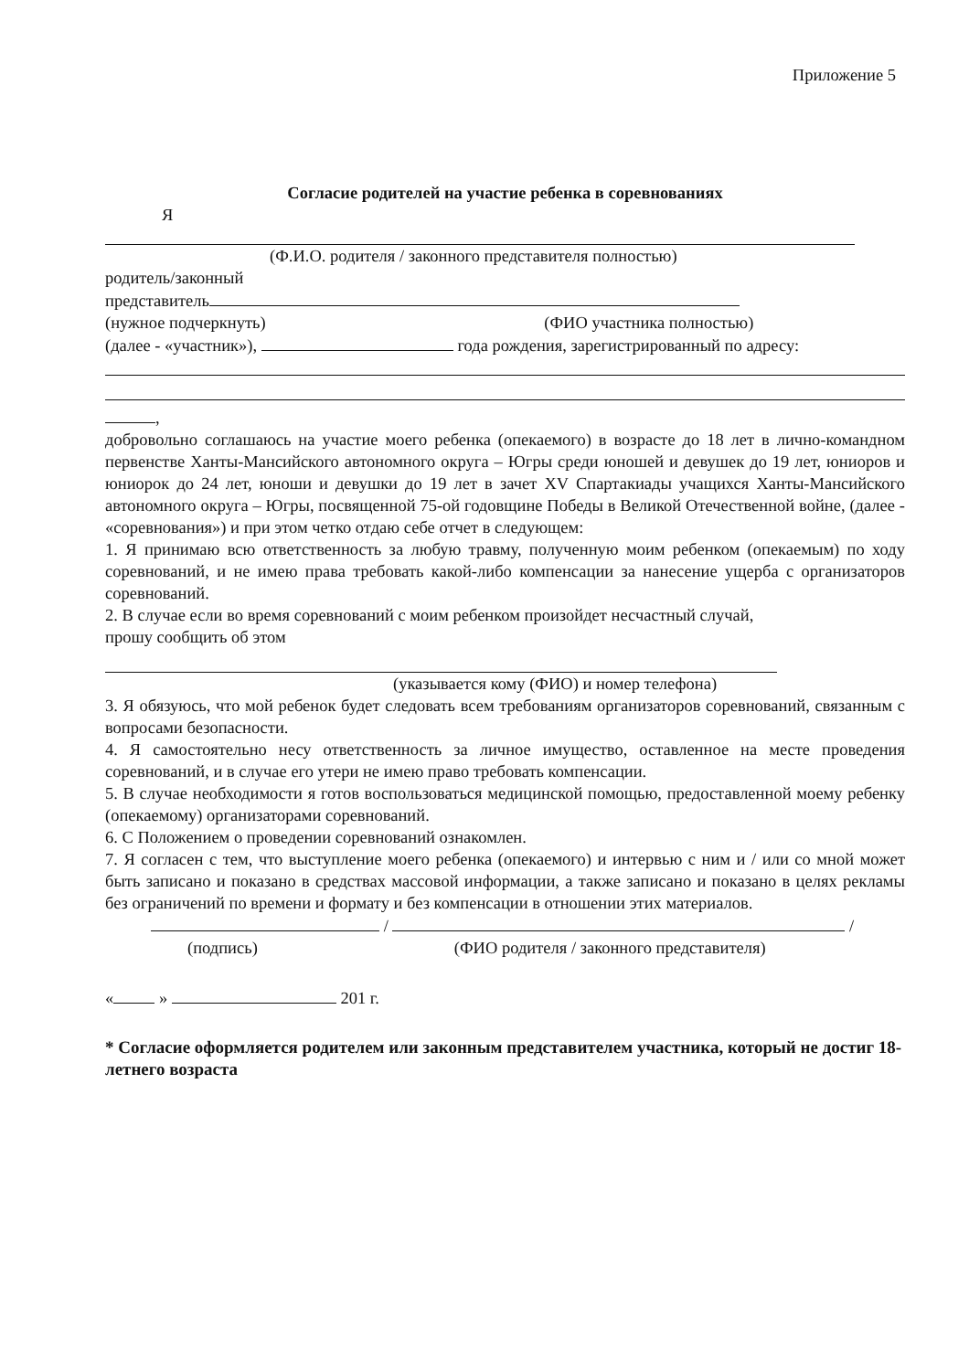Приложение 5
Согласие родителей на участие ребенка в соревнованиях
Я
(Ф.И.О. родителя / законного представителя полностью)
родитель/законный
представитель
(нужное подчеркнуть) (ФИО участника полностью)
(далее - «участник»), года рождения, зарегистрированный по адресу:
,
добровольно соглашаюсь на участие моего ребенка (опекаемого) в возрасте до 18 лет в лично-командном первенстве Ханты-Мансийского автономного округа – Югры среди юношей и девушек до 19 лет, юниоров и юниорок до 24 лет, юноши и девушки до 19 лет в зачет XV Спартакиады учащихся Ханты-Мансийского автономного округа – Югры, посвященной 75-ой годовщине Победы в Великой Отечественной войне, (далее - «соревнования») и при этом четко отдаю себе отчет в следующем:
1. Я принимаю всю ответственность за любую травму, полученную моим ребенком (опекаемым) по ходу соревнований, и не имею права требовать какой-либо компенсации за нанесение ущерба с организаторов соревнований.
2. В случае если во время соревнований с моим ребенком произойдет несчастный случай,
прошу сообщить об этом
(указывается кому (ФИО) и номер телефона)
3. Я обязуюсь, что мой ребенок будет следовать всем требованиям организаторов соревнований, связанным с вопросами безопасности.
4. Я самостоятельно несу ответственность за личное имущество, оставленное на месте проведения соревнований, и в случае его утери не имею право требовать компенсации.
5. В случае необходимости я готов воспользоваться медицинской помощью, предоставленной моему ребенку (опекаемому) организаторами соревнований.
6. С Положением о проведении соревнований ознакомлен.
7. Я согласен с тем, что выступление моего ребенка (опекаемого) и интервью с ним и / или со мной может быть записано и показано в средствах массовой информации, а также записано и показано в целях рекламы без ограничений по времени и формату и без компенсации в отношении этих материалов.
/ /
(подпись) (ФИО родителя / законного представителя)
« » 201 г.
* Согласие оформляется родителем или законным представителем участника, который не достиг 18-летнего возраста